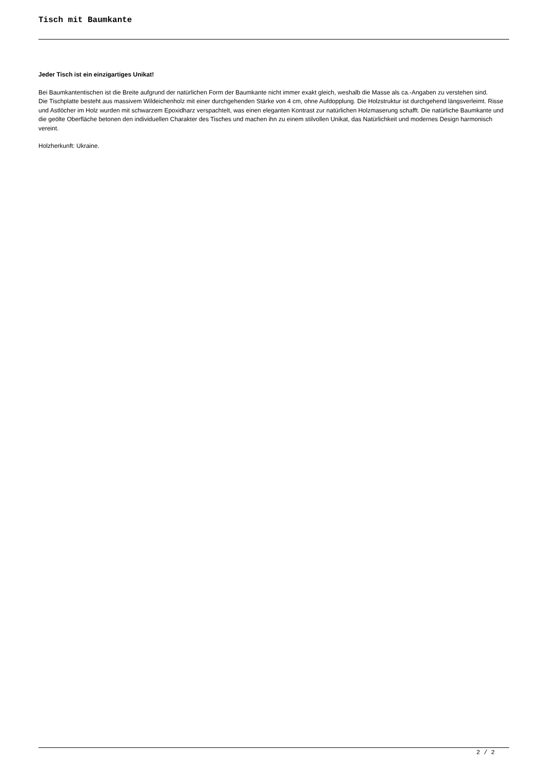Tisch mit Baumkante
Jeder Tisch ist ein einzigartiges Unikat!
Bei Baumkantentischen ist die Breite aufgrund der natürlichen Form der Baumkante nicht immer exakt gleich, weshalb die Masse als ca.-Angaben zu verstehen sind.
Die Tischplatte besteht aus massivem Wildeichenholz mit einer durchgehenden Stärke von 4 cm, ohne Aufdopplung. Die Holzstruktur ist durchgehend längsverleimt. Risse und Astlöcher im Holz wurden mit schwarzem Epoxidharz verspachtelt, was einen eleganten Kontrast zur natürlichen Holzmaserung schafft. Die natürliche Baumkante und die geölte Oberfläche betonen den individuellen Charakter des Tisches und machen ihn zu einem stilvollen Unikat, das Natürlichkeit und modernes Design harmonisch vereint.
Holzherkunft: Ukraine.
2 / 2